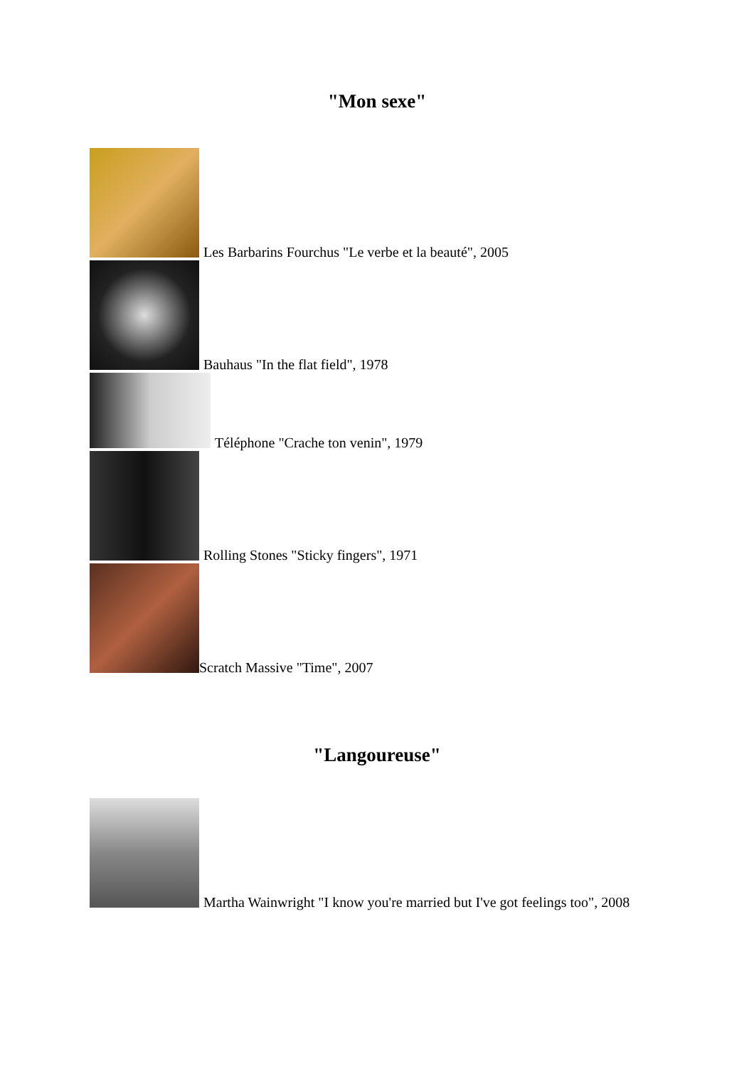"Mon sexe"
Les Barbarins Fourchus "Le verbe et la beauté", 2005
Bauhaus "In the flat field", 1978
Téléphone "Crache ton venin", 1979
Rolling Stones "Sticky fingers", 1971
Scratch Massive "Time", 2007
"Langoureuse"
Martha Wainwright "I know you're married but I've got feelings too", 2008